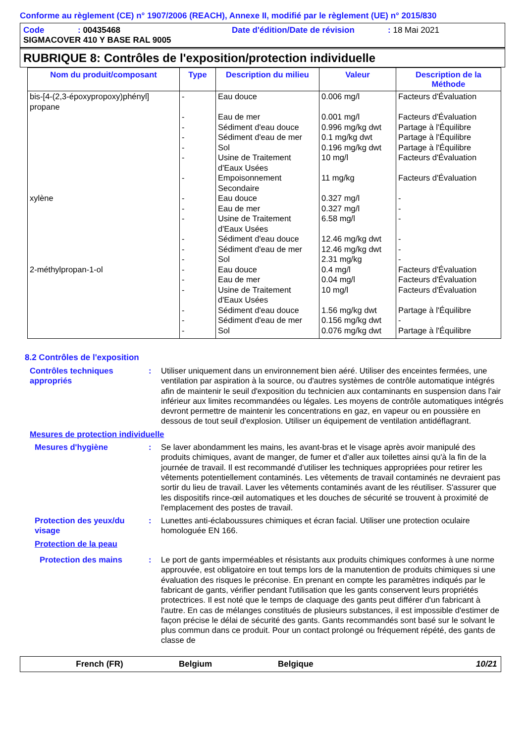Conforme au règlement (CE) n° 1907/2006 (REACH), Annexe II, modifié par le règlement (UE) n° 2015/830
Code: 00435468 Date d'édition/Date de révision: 18 Mai 2021
SIGMACOVER 410 Y BASE RAL 9005
RUBRIQUE 8: Contrôles de l'exposition/protection individuelle
| Nom du produit/composant | Type | Description du milieu | Valeur | Description de la Méthode |
| --- | --- | --- | --- | --- |
| bis-[4-(2,3-époxypropoxy)phényl] propane | - - - - - - - | Eau douce Eau de mer Sédiment d'eau douce Sédiment d'eau de mer Sol Usine de Traitement d'Eaux Usées Empoisonnement Secondaire | 0.006 mg/l 0.001 mg/l 0.996 mg/kg dwt 0.1 mg/kg dwt 0.196 mg/kg dwt 10 mg/l 11 mg/kg | Facteurs d'Évaluation Facteurs d'Évaluation Partage à l'Équilibre Partage à l'Équilibre Partage à l'Équilibre Facteurs d'Évaluation Facteurs d'Évaluation |
| xylène | - - - - - - | Eau douce Eau de mer Usine de Traitement d'Eaux Usées Sédiment d'eau douce Sédiment d'eau de mer Sol | 0.327 mg/l 0.327 mg/l 6.58 mg/l 12.46 mg/kg dwt 12.46 mg/kg dwt 2.31 mg/kg | - - - - - - |
| 2-méthylpropan-1-ol | - - - - - - | Eau douce Eau de mer Usine de Traitement d'Eaux Usées Sédiment d'eau douce Sédiment d'eau de mer Sol | 0.4 mg/l 0.04 mg/l 10 mg/l 1.56 mg/kg dwt 0.156 mg/kg dwt 0.076 mg/kg dwt | Facteurs d'Évaluation Facteurs d'Évaluation Facteurs d'Évaluation Partage à l'Équilibre - Partage à l'Équilibre |
8.2 Contrôles de l'exposition
Contrôles techniques appropriés
: Utiliser uniquement dans un environnement bien aéré. Utiliser des enceintes fermées, une ventilation par aspiration à la source, ou d'autres systèmes de contrôle automatique intégrés afin de maintenir le seuil d'exposition du technicien aux contaminants en suspension dans l'air inférieur aux limites recommandées ou légales. Les moyens de contrôle automatiques intégrés devront permettre de maintenir les concentrations en gaz, en vapeur ou en poussière en dessous de tout seuil d'explosion. Utiliser un équipement de ventilation antidéflagrant.
Mesures de protection individuelle
Mesures d'hygiène : Se laver abondamment les mains, les avant-bras et le visage après avoir manipulé des produits chimiques, avant de manger, de fumer et d'aller aux toilettes ainsi qu'à la fin de la journée de travail. Il est recommandé d'utiliser les techniques appropriées pour retirer les vêtements potentiellement contaminés. Les vêtements de travail contaminés ne devraient pas sortir du lieu de travail. Laver les vêtements contaminés avant de les réutiliser. S'assurer que les dispositifs rince-œil automatiques et les douches de sécurité se trouvent à proximité de l'emplacement des postes de travail.
Protection des yeux/du visage
: Lunettes anti-éclaboussures chimiques et écran facial. Utiliser une protection oculaire homologuée EN 166.
Protection de la peau
Protection des mains : Le port de gants imperméables et résistants aux produits chimiques conformes à une norme approuvée, est obligatoire en tout temps lors de la manutention de produits chimiques si une évaluation des risques le préconise. En prenant en compte les paramètres indiqués par le fabricant de gants, vérifier pendant l'utilisation que les gants conservent leurs propriétés protectrices. Il est noté que le temps de claquage des gants peut différer d'un fabricant à l'autre. En cas de mélanges constitués de plusieurs substances, il est impossible d'estimer de façon précise le délai de sécurité des gants. Gants recommandés sont basé sur le solvant le plus commun dans ce produit. Pour un contact prolongé ou fréquement répété, des gants de classe de
French (FR) Belgium Belgique 10/21